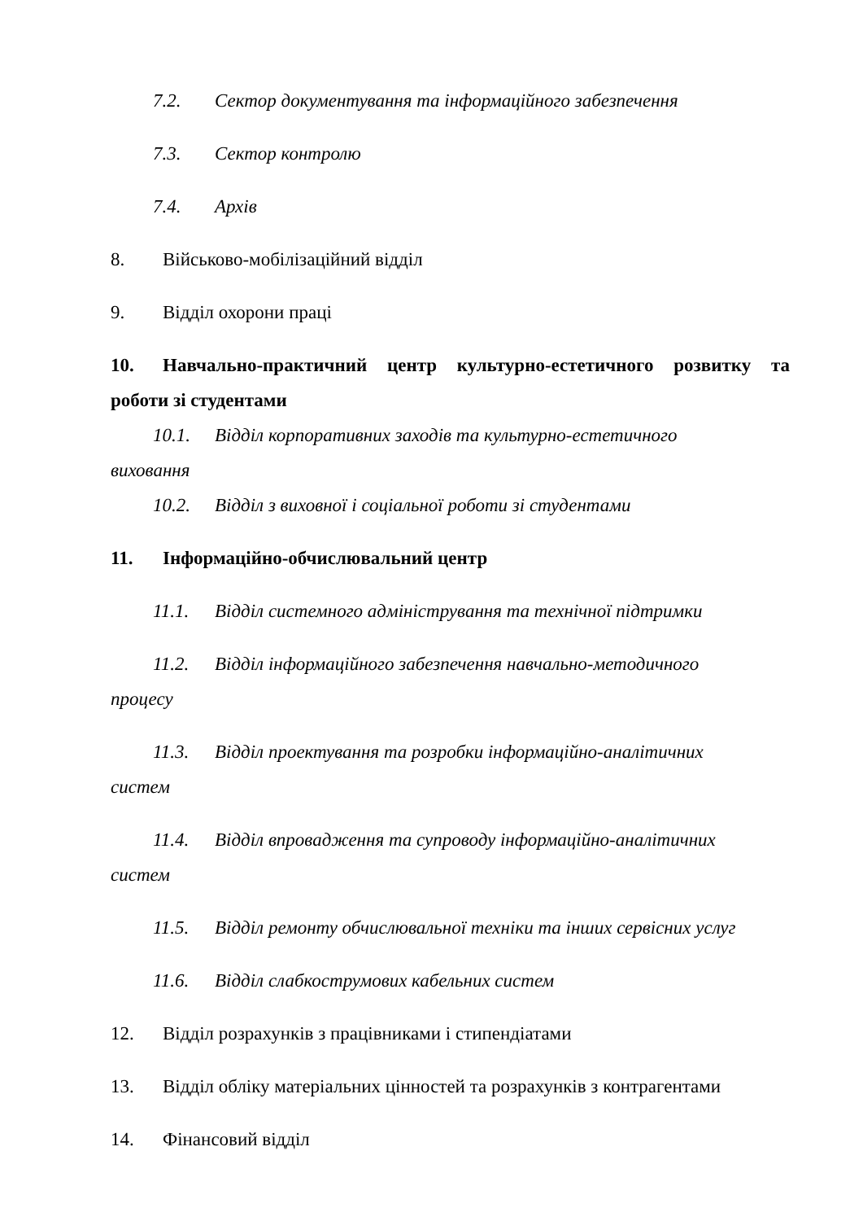7.2. Сектор документування та інформаційного забезпечення
7.3. Сектор контролю
7.4. Архів
8. Військово-мобілізаційний відділ
9. Відділ охорони праці
10. Навчально-практичний центр культурно-естетичного розвитку та роботи зі студентами
10.1. Відділ корпоративних заходів та культурно-естетичного
виховання
10.2. Відділ з виховної і соціальної роботи зі студентами
11. Інформаційно-обчислювальний центр
11.1. Відділ системного адміністрування та технічної підтримки
11.2. Відділ інформаційного забезпечення навчально-методичного
процесу
11.3. Відділ проектування та розробки інформаційно-аналітичних
систем
11.4. Відділ впровадження та супроводу інформаційно-аналітичних
систем
11.5. Відділ ремонту обчислювальної техніки та інших сервісних услуг
11.6. Відділ слабкострумових кабельних систем
12. Відділ розрахунків з працівниками і стипендіатами
13. Відділ обліку матеріальних цінностей та розрахунків з контрагентами
14. Фінансовий відділ